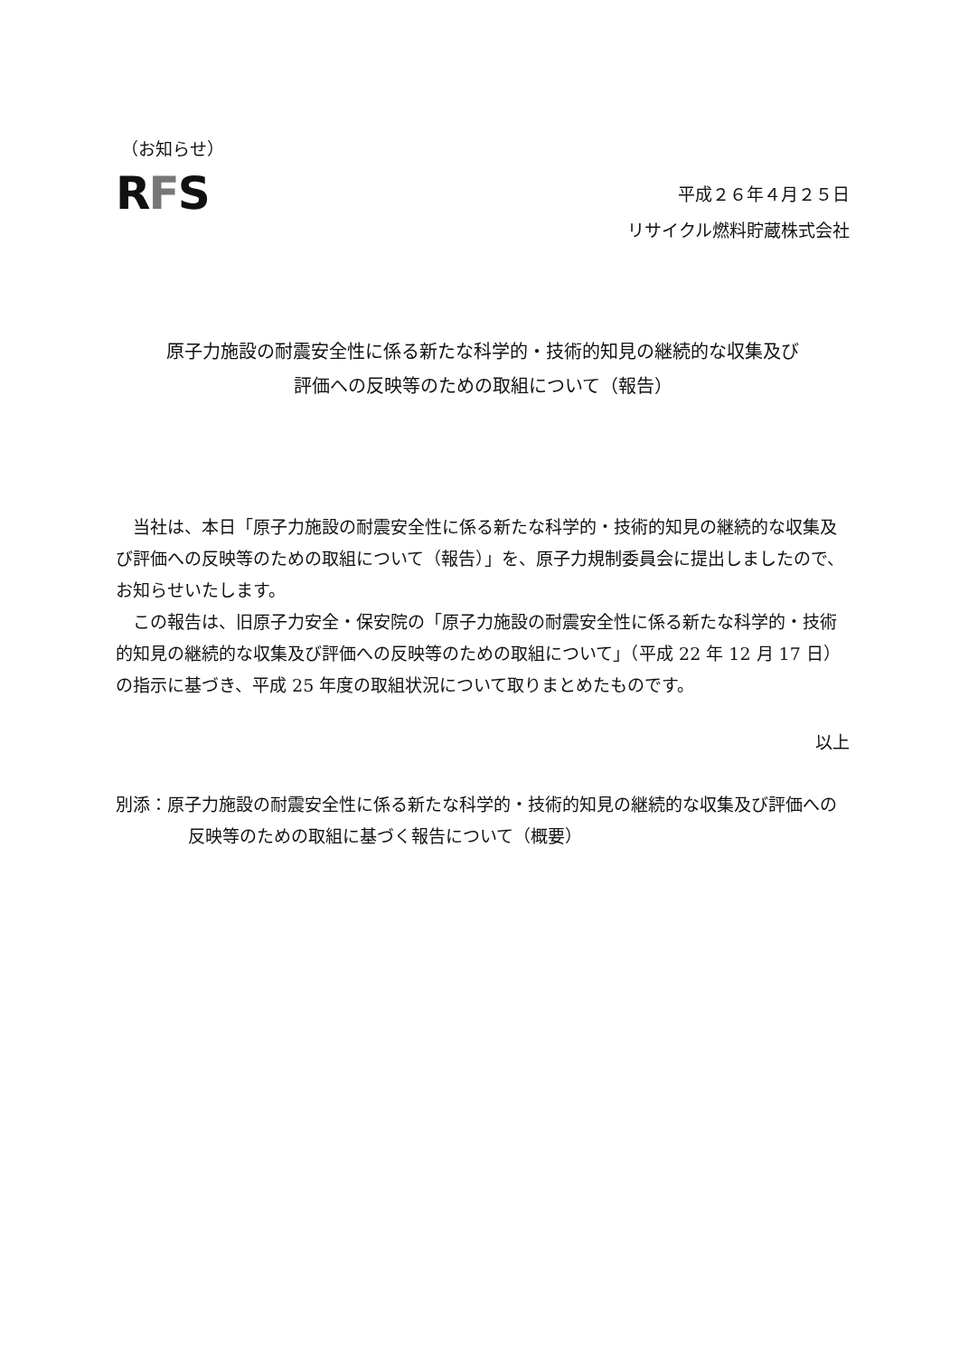（お知らせ）
RFS
平成２６年４月２５日
リサイクル燃料貯蔵株式会社
原子力施設の耐震安全性に係る新たな科学的・技術的知見の継続的な収集及び
評価への反映等のための取組について（報告）
当社は、本日「原子力施設の耐震安全性に係る新たな科学的・技術的知見の継続的な収集及び評価への反映等のための取組について（報告）」を、原子力規制委員会に提出しましたので、お知らせいたします。
この報告は、旧原子力安全・保安院の「原子力施設の耐震安全性に係る新たな科学的・技術的知見の継続的な収集及び評価への反映等のための取組について」（平成 22 年 12 月 17 日）の指示に基づき、平成 25 年度の取組状況について取りまとめたものです。
以上
別添：原子力施設の耐震安全性に係る新たな科学的・技術的知見の継続的な収集及び評価への反映等のための取組に基づく報告について（概要）